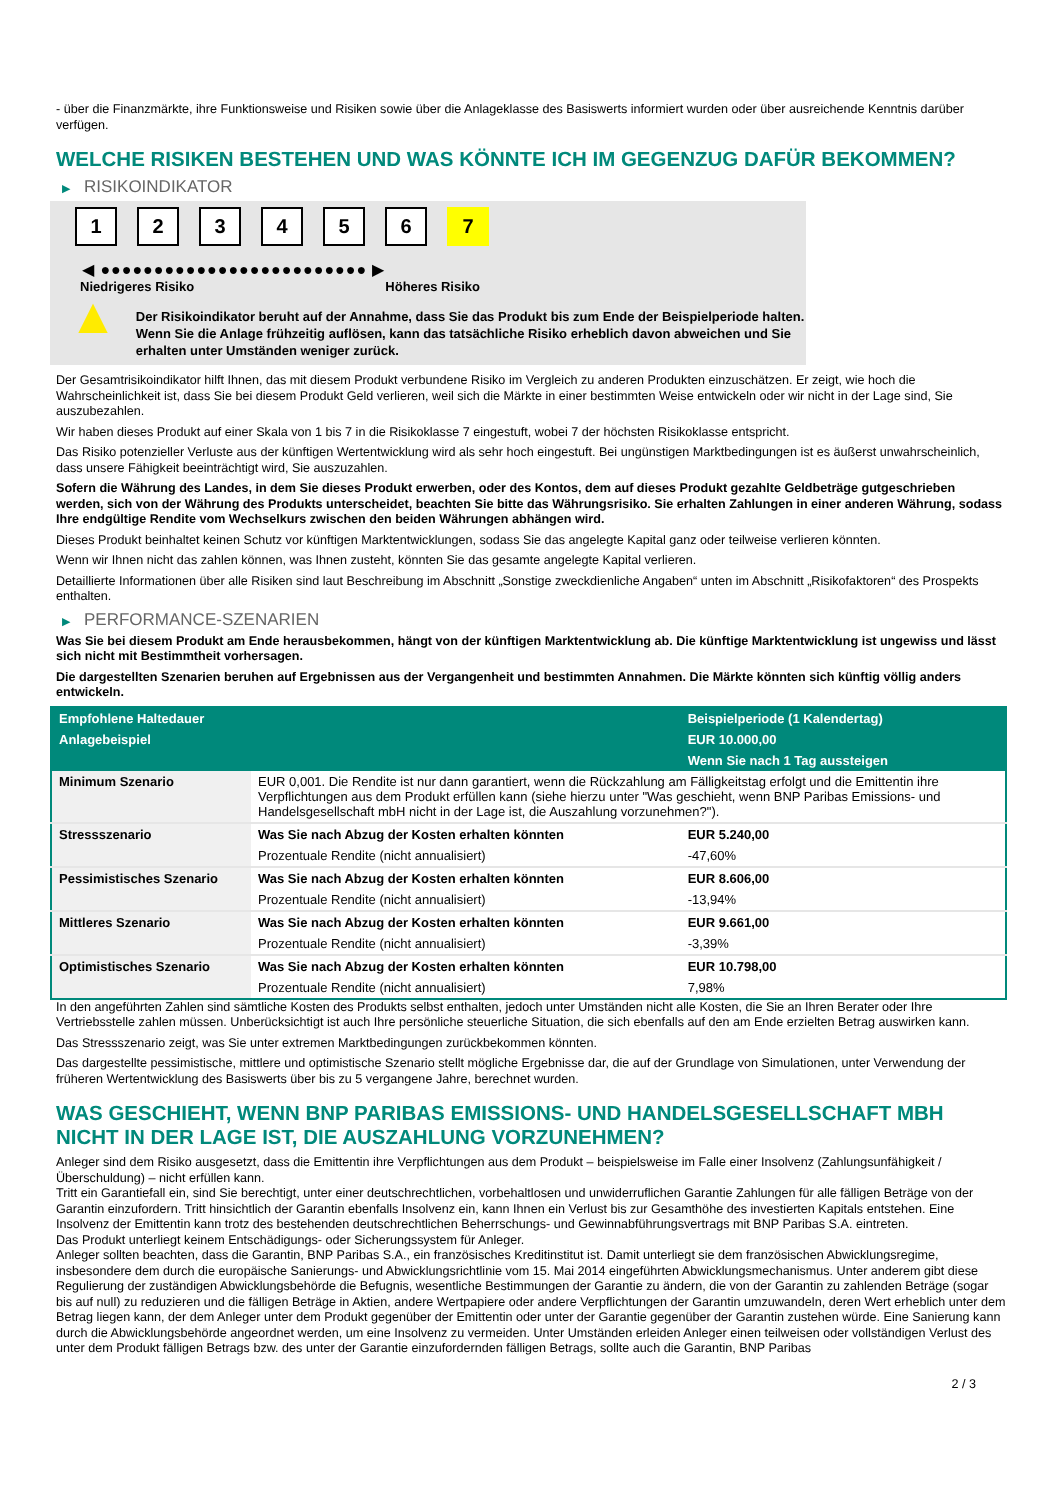- über die Finanzmärkte, ihre Funktionsweise und Risiken sowie über die Anlageklasse des Basiswerts informiert wurden oder über ausreichende Kenntnis darüber verfügen.
WELCHE RISIKEN BESTEHEN UND WAS KÖNNTE ICH IM GEGENZUG DAFÜR BEKOMMEN?
▶ RISIKOINDIKATOR
1 2 3 4 5 6 7
◀ ●●●●●●●●●●●●●●●●●●●●●●●●● ▶
Niedrigeres Risiko Höheres Risiko
▲
Der Risikoindikator beruht auf der Annahme, dass Sie das Produkt bis zum Ende der Beispielperiode halten.
Wenn Sie die Anlage frühzeitig auflösen, kann das tatsächliche Risiko erheblich davon abweichen und Sie erhalten unter Umständen weniger zurück.
Der Gesamtrisikoindikator hilft Ihnen, das mit diesem Produkt verbundene Risiko im Vergleich zu anderen Produkten einzuschätzen. Er zeigt, wie hoch die Wahrscheinlichkeit ist, dass Sie bei diesem Produkt Geld verlieren, weil sich die Märkte in einer bestimmten Weise entwickeln oder wir nicht in der Lage sind, Sie auszubezahlen.
Wir haben dieses Produkt auf einer Skala von 1 bis 7 in die Risikoklasse 7 eingestuft, wobei 7 der höchsten Risikoklasse entspricht.
Das Risiko potenzieller Verluste aus der künftigen Wertentwicklung wird als sehr hoch eingestuft. Bei ungünstigen Marktbedingungen ist es äußerst unwahrscheinlich, dass unsere Fähigkeit beeinträchtigt wird, Sie auszuzahlen.
Sofern die Währung des Landes, in dem Sie dieses Produkt erwerben, oder des Kontos, dem auf dieses Produkt gezahlte Geldbeträge gutgeschrieben werden, sich von der Währung des Produkts unterscheidet, beachten Sie bitte das Währungsrisiko. Sie erhalten Zahlungen in einer anderen Währung, sodass Ihre endgültige Rendite vom Wechselkurs zwischen den beiden Währungen abhängen wird.
Dieses Produkt beinhaltet keinen Schutz vor künftigen Marktentwicklungen, sodass Sie das angelegte Kapital ganz oder teilweise verlieren könnten.
Wenn wir Ihnen nicht das zahlen können, was Ihnen zusteht, könnten Sie das gesamte angelegte Kapital verlieren.
Detaillierte Informationen über alle Risiken sind laut Beschreibung im Abschnitt „Sonstige zweckdienliche Angaben“ unten im Abschnitt „Risikofaktoren“ des Prospekts enthalten.
▶ PERFORMANCE-SZENARIEN
Was Sie bei diesem Produkt am Ende herausbekommen, hängt von der künftigen Marktentwicklung ab. Die künftige Marktentwicklung ist ungewiss und lässt sich nicht mit Bestimmtheit vorhersagen.
Die dargestellten Szenarien beruhen auf Ergebnissen aus der Vergangenheit und bestimmten Annahmen. Die Märkte könnten sich künftig völlig anders entwickeln.
| Empfohlene Haltedauer | | Beispielperiode (1 Kalendertag) |
| --- | --- | --- |
| Anlagebeispiel | | EUR 10.000,00 |
| | | Wenn Sie nach 1 Tag aussteigen |
| Minimum Szenario | EUR 0,001. Die Rendite ist nur dann garantiert, wenn die Rückzahlung am Fälligkeitstag erfolgt und die Emittentin ihre Verpflichtungen aus dem Produkt erfüllen kann (siehe hierzu unter "Was geschieht, wenn BNP Paribas Emissions- und Handelsgesellschaft mbH nicht in der Lage ist, die Auszahlung vorzunehmen?"). | |
| Stressszenario | Was Sie nach Abzug der Kosten erhalten könnten | EUR 5.240,00 |
| | Prozentuale Rendite (nicht annualisiert) | -47,60% |
| Pessimistisches Szenario | Was Sie nach Abzug der Kosten erhalten könnten | EUR 8.606,00 |
| | Prozentuale Rendite (nicht annualisiert) | -13,94% |
| Mittleres Szenario | Was Sie nach Abzug der Kosten erhalten könnten | EUR 9.661,00 |
| | Prozentuale Rendite (nicht annualisiert) | -3,39% |
| Optimistisches Szenario | Was Sie nach Abzug der Kosten erhalten könnten | EUR 10.798,00 |
| | Prozentuale Rendite (nicht annualisiert) | 7,98% |
In den angeführten Zahlen sind sämtliche Kosten des Produkts selbst enthalten, jedoch unter Umständen nicht alle Kosten, die Sie an Ihren Berater oder Ihre Vertriebsstelle zahlen müssen. Unberücksichtigt ist auch Ihre persönliche steuerliche Situation, die sich ebenfalls auf den am Ende erzielten Betrag auswirken kann.
Das Stressszenario zeigt, was Sie unter extremen Marktbedingungen zurückbekommen könnten.
Das dargestellte pessimistische, mittlere und optimistische Szenario stellt mögliche Ergebnisse dar, die auf der Grundlage von Simulationen, unter Verwendung der früheren Wertentwicklung des Basiswerts über bis zu 5 vergangene Jahre, berechnet wurden.
WAS GESCHIEHT, WENN BNP PARIBAS EMISSIONS- UND HANDELSGESELLSCHAFT MBH NICHT IN DER LAGE IST, DIE AUSZAHLUNG VORZUNEHMEN?
Anleger sind dem Risiko ausgesetzt, dass die Emittentin ihre Verpflichtungen aus dem Produkt – beispielsweise im Falle einer Insolvenz (Zahlungsunfähigkeit / Überschuldung) – nicht erfüllen kann.
Tritt ein Garantiefall ein, sind Sie berechtigt, unter einer deutschrechtlichen, vorbehaltlosen und unwiderruflichen Garantie Zahlungen für alle fälligen Beträge von der Garantin einzufordern. Tritt hinsichtlich der Garantin ebenfalls Insolvenz ein, kann Ihnen ein Verlust bis zur Gesamthöhe des investierten Kapitals entstehen. Eine Insolvenz der Emittentin kann trotz des bestehenden deutschrechtlichen Beherrschungs- und Gewinnabführungsvertrags mit BNP Paribas S.A. eintreten.
Das Produkt unterliegt keinem Entschädigungs- oder Sicherungssystem für Anleger.
Anleger sollten beachten, dass die Garantin, BNP Paribas S.A., ein französisches Kreditinstitut ist. Damit unterliegt sie dem französischen Abwicklungsregime, insbesondere dem durch die europäische Sanierungs- und Abwicklungsrichtlinie vom 15. Mai 2014 eingeführten Abwicklungsmechanismus. Unter anderem gibt diese Regulierung der zuständigen Abwicklungsbehörde die Befugnis, wesentliche Bestimmungen der Garantie zu ändern, die von der Garantin zu zahlenden Beträge (sogar bis auf null) zu reduzieren und die fälligen Beträge in Aktien, andere Wertpapiere oder andere Verpflichtungen der Garantin umzuwandeln, deren Wert erheblich unter dem Betrag liegen kann, der dem Anleger unter dem Produkt gegenüber der Emittentin oder unter der Garantie gegenüber der Garantin zustehen würde. Eine Sanierung kann durch die Abwicklungsbehörde angeordnet werden, um eine Insolvenz zu vermeiden. Unter Umständen erleiden Anleger einen teilweisen oder vollständigen Verlust des unter dem Produkt fälligen Betrags bzw. des unter der Garantie einzufordernden fälligen Betrags, sollte auch die Garantin, BNP Paribas
2 / 3